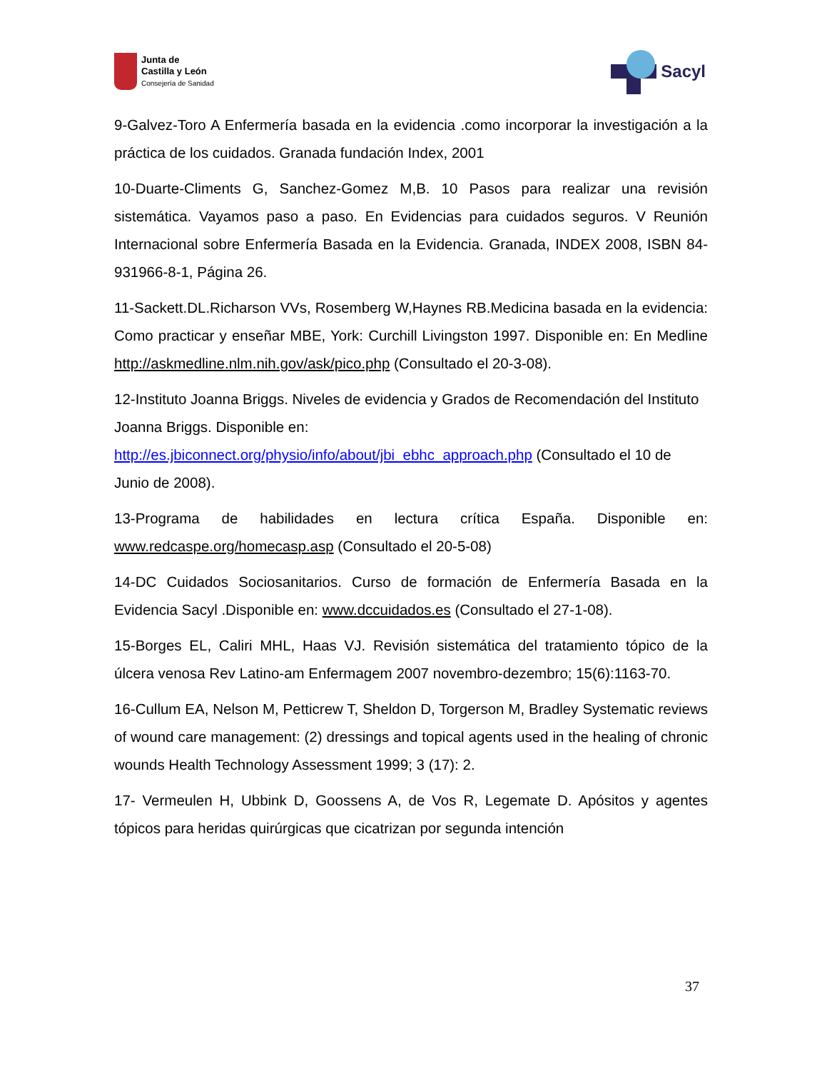Junta de
Castilla y León
Consejería de Sanidad
Sacyl
9-Galvez-Toro A Enfermería basada en la evidencia .como incorporar la investigación a la práctica de los cuidados. Granada fundación Index, 2001
10-Duarte-Climents G, Sanchez-Gomez M,B. 10 Pasos para realizar una revisión sistemática. Vayamos paso a paso. En Evidencias para cuidados seguros. V Reunión Internacional sobre Enfermería Basada en la Evidencia. Granada, INDEX 2008, ISBN 84-931966-8-1, Página 26.
11-Sackett.DL.Richarson VVs, Rosemberg W,Haynes RB.Medicina basada en la evidencia: Como practicar y enseñar MBE, York: Curchill Livingston 1997. Disponible en: En Medline http://askmedline.nlm.nih.gov/ask/pico.php (Consultado el 20-3-08).
12-Instituto Joanna Briggs. Niveles de evidencia y Grados de Recomendación del Instituto Joanna Briggs. Disponible en:
http://es.jbiconnect.org/physio/info/about/jbi_ebhc_approach.php (Consultado el 10 de Junio de 2008).
13-Programa de habilidades en lectura crítica España. Disponible en: www.redcaspe.org/homecasp.asp (Consultado el 20-5-08)
14-DC Cuidados Sociosanitarios. Curso de formación de Enfermería Basada en la Evidencia Sacyl .Disponible en: www.dccuidados.es (Consultado el 27-1-08).
15-Borges EL, Caliri MHL, Haas VJ. Revisión sistemática del tratamiento tópico de la úlcera venosa Rev Latino-am Enfermagem 2007 novembro-dezembro; 15(6):1163-70.
16-Cullum EA, Nelson M, Petticrew T, Sheldon D, Torgerson M, Bradley Systematic reviews of wound care management: (2) dressings and topical agents used in the healing of chronic wounds Health Technology Assessment 1999; 3 (17): 2.
17- Vermeulen H, Ubbink D, Goossens A, de Vos R, Legemate D. Apósitos y agentes tópicos para heridas quirúrgicas que cicatrizan por segunda intención
37